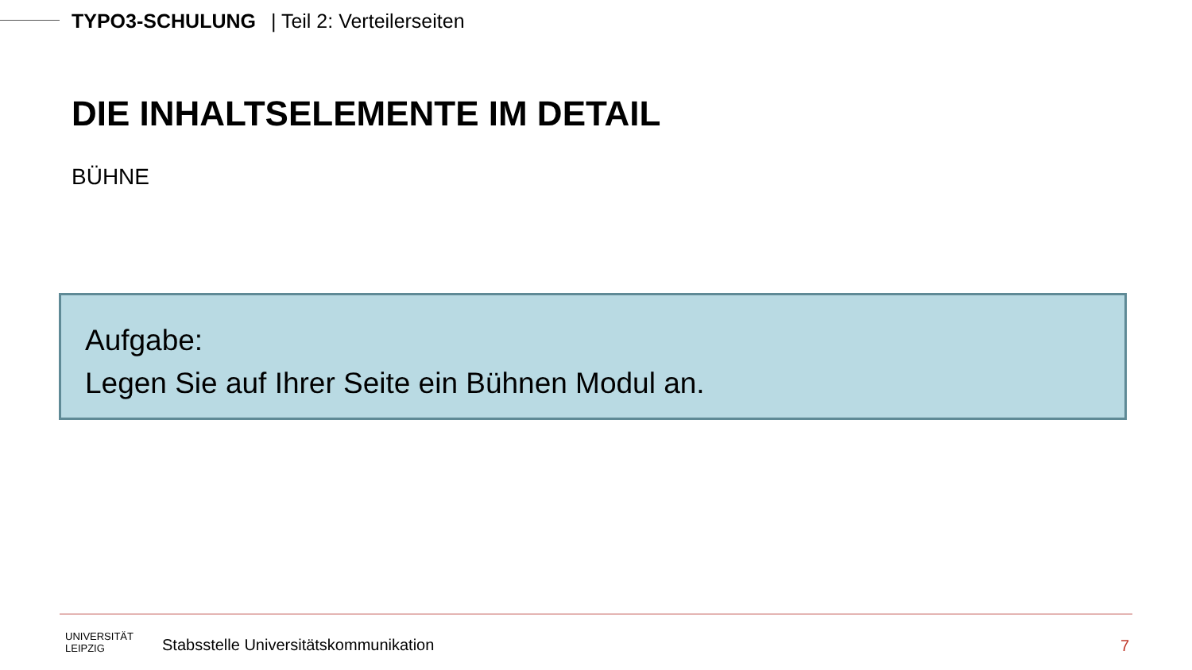TYPO3-SCHULUNG | Teil 2: Verteilerseiten
DIE INHALTSELEMENTE IM DETAIL
BÜHNE
Aufgabe:
Legen Sie auf Ihrer Seite ein Bühnen Modul an.
UNIVERSITÄT
LEIPZIG
Stabsstelle Universitätskommunikation
7